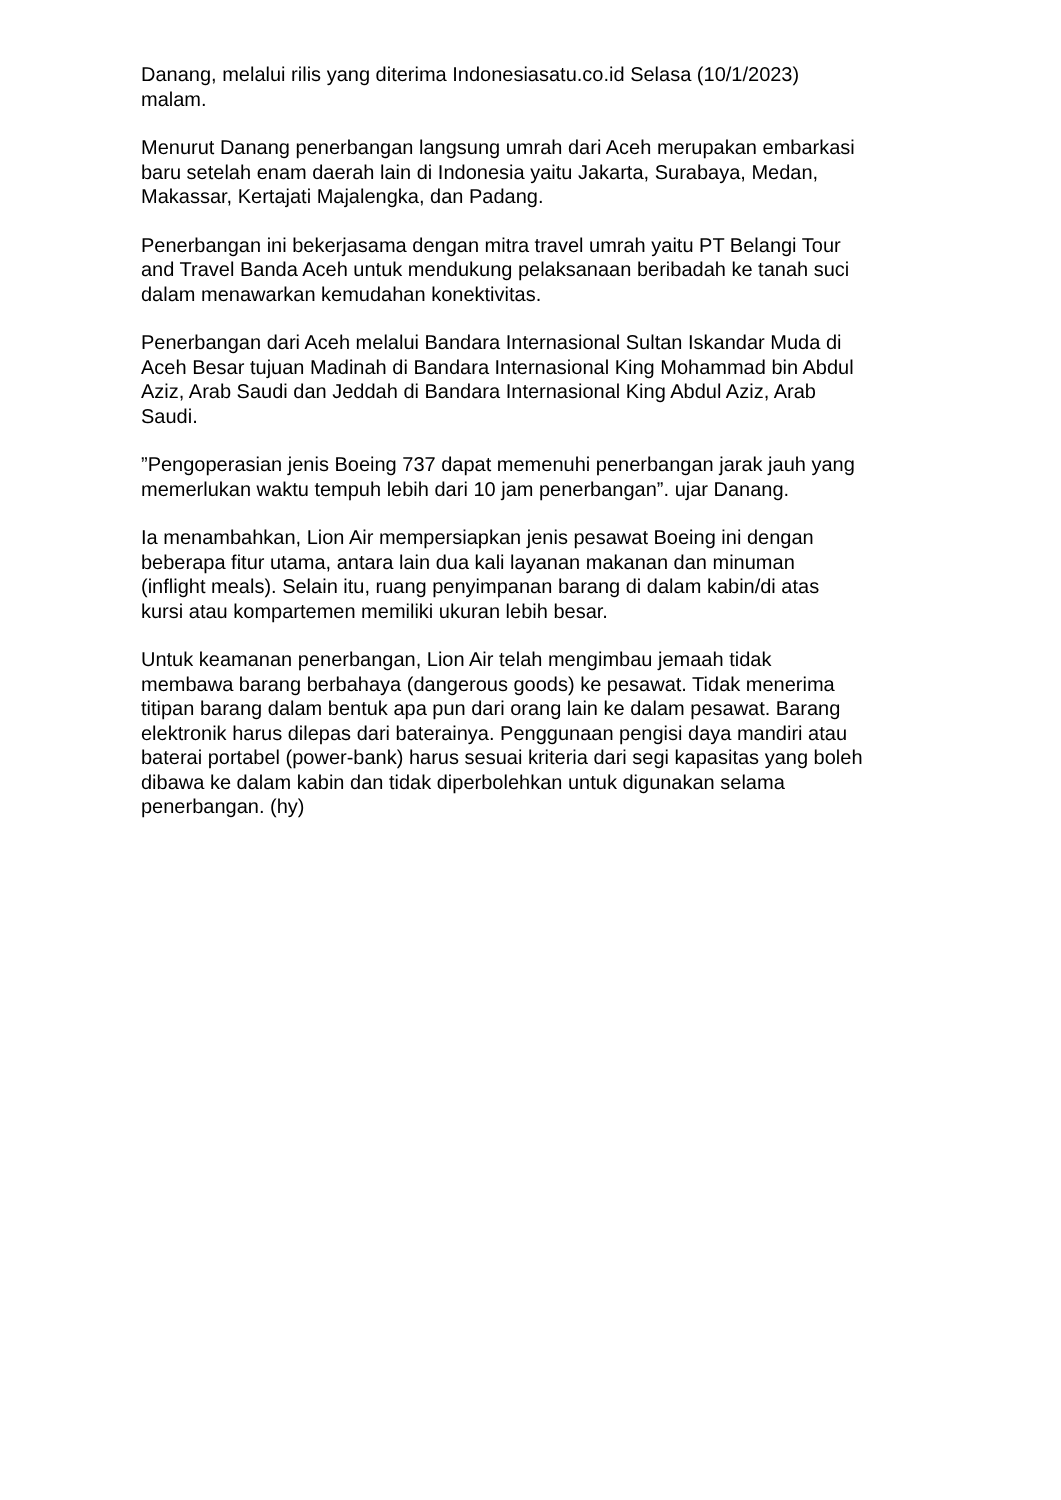Danang, melalui rilis yang diterima Indonesiasatu.co.id Selasa (10/1/2023)
malam.
Menurut Danang penerbangan langsung umrah dari Aceh merupakan embarkasi
baru setelah enam daerah lain di Indonesia yaitu Jakarta, Surabaya, Medan,
Makassar, Kertajati Majalengka, dan Padang.
Penerbangan ini bekerjasama dengan mitra travel umrah yaitu PT Belangi Tour
and Travel Banda Aceh untuk mendukung pelaksanaan beribadah ke tanah suci
dalam menawarkan kemudahan konektivitas.
Penerbangan dari Aceh melalui Bandara Internasional Sultan Iskandar Muda di
Aceh Besar tujuan Madinah di Bandara Internasional King Mohammad bin Abdul
Aziz, Arab Saudi dan Jeddah di Bandara Internasional King Abdul Aziz, Arab
Saudi.
”Pengoperasian jenis Boeing 737 dapat memenuhi penerbangan jarak jauh yang
memerlukan waktu tempuh lebih dari 10 jam penerbangan”. ujar Danang.
Ia menambahkan, Lion Air mempersiapkan jenis pesawat Boeing ini dengan
beberapa fitur utama, antara lain dua kali layanan makanan dan minuman
(inflight meals). Selain itu, ruang penyimpanan barang di dalam kabin/di atas
kursi atau kompartemen memiliki ukuran lebih besar.
Untuk keamanan penerbangan, Lion Air telah mengimbau jemaah tidak
membawa barang berbahaya (dangerous goods) ke pesawat. Tidak menerima
titipan barang dalam bentuk apa pun dari orang lain ke dalam pesawat. Barang
elektronik harus dilepas dari baterainya. Penggunaan pengisi daya mandiri atau
baterai portabel (power-bank) harus sesuai kriteria dari segi kapasitas yang boleh
dibawa ke dalam kabin dan tidak diperbolehkan untuk digunakan selama
penerbangan. (hy)